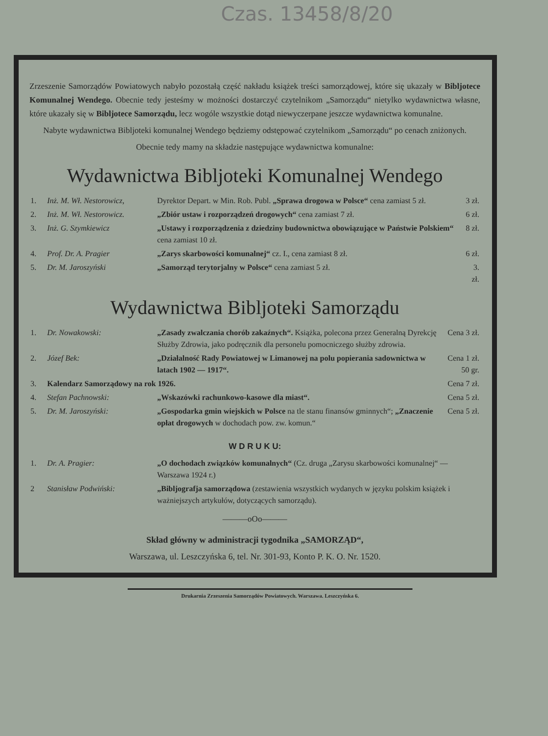Czas. 13458/8/20
Zrzeszenie Samorządów Powiatowych nabyło pozostałą część nakładu książek treści samorządowej, które się ukazały w Bibljotece Komunalnej Wendego. Obecnie tedy jesteśmy w możności dostarczyć czytelnikom „Samorządu“ nietylko wydawnictwa własne, które ukazały się w Bibljotece Samorządu, lecz wogóle wszystkie dotąd niewyczerpane jeszcze wydawnictwa komunalne.
Nabyte wydawnictwa Bibljoteki komunalnej Wendego będziemy odstępować czytelnikom „Samorządu“ po cenach zniżonych.
Obecnie tedy mamy na składzie następujące wydawnictwa komunalne:
Wydawnictwa Bibljoteki Komunalnej Wendego
| 1. | Inż. M. Wł. Nestorowicz, | Dyrektor Depart. w Min. Rob. Publ. „Sprawa drogowa w Polsce“ cena zamiast 5 zł. | 3 zł. |
| 2. | Inż. M. Wł. Nestorowicz. | „Zbiór ustaw i rozporządzeń drogowych“ cena zamiast 7 zł. | 6 zł. |
| 3. | Inż. G. Szymkiewicz | „Ustawy i rozporządzenia z dziedziny budownictwa obowiązujące w Państwie Polskiem“ cena zamiast 10 zł. | 8 zł. |
| 4. | Prof. Dr. A. Pragier | „Zarys skarbowości komunalnej“ cz. I., cena zamiast 8 zł. | 6 zł. |
| 5. | Dr. M. Jaroszyński | „Samorząd terytorjalny w Polsce“ cena zamiast 5 zł. | 3. zł. |
Wydawnictwa Bibljoteki Samorządu
| 1. | Dr. Nowakowski: | „Zasady zwalczania chorób zakaźnych“. Książka, polecona przez Generalną Dyrekcję Służby Zdrowia, jako podręcznik dla personelu pomocniczego służby zdrowia. | Cena 3 zł. |
| 2. | Józef Bek: | „Działalność Rady Powiatowej w Limanowej na polu popierania sadownictwa w latach 1902 — 1917“. | Cena 1 zł. 50 gr. |
| 3. | Kalendarz Samorządowy na rok 1926. | | Cena 7 zł. |
| 4. | Stefan Pachnowski: | „Wskazówki rachunkowo-kasowe dla miast“. | Cena 5 zł. |
| 5. | Dr. M. Jaroszyński: | „Gospodarka gmin wiejskich w Polsce na tle stanu finansów gminnych“; „Znaczenie opłat drogowych w dochodach pow. zw. komun.“ | Cena 5 zł. |
W D R U K U:
| 1. | Dr. A. Pragier: | „O dochodach związków komunalnych“ (Cz. druga „Zarysu skarbowości komunalnej“ — Warszawa 1924 r.) |
| 2 | Stanisław Podwiński: | „Bibljografja samorządowa (zestawienia wszystkich wydanych w języku polskim książek i ważniejszych artykułów, dotyczących samorządu). |
———oOo———
Skład główny w administracji tygodnika „SAMORZĄD“,
Warszawa, ul. Leszczyńska 6, tel. Nr. 301-93, Konto P. K. O. Nr. 1520.
Drukarnia Zrzeszenia Samorządów Powiatowych. Warszawa. Leszczyńska 6.